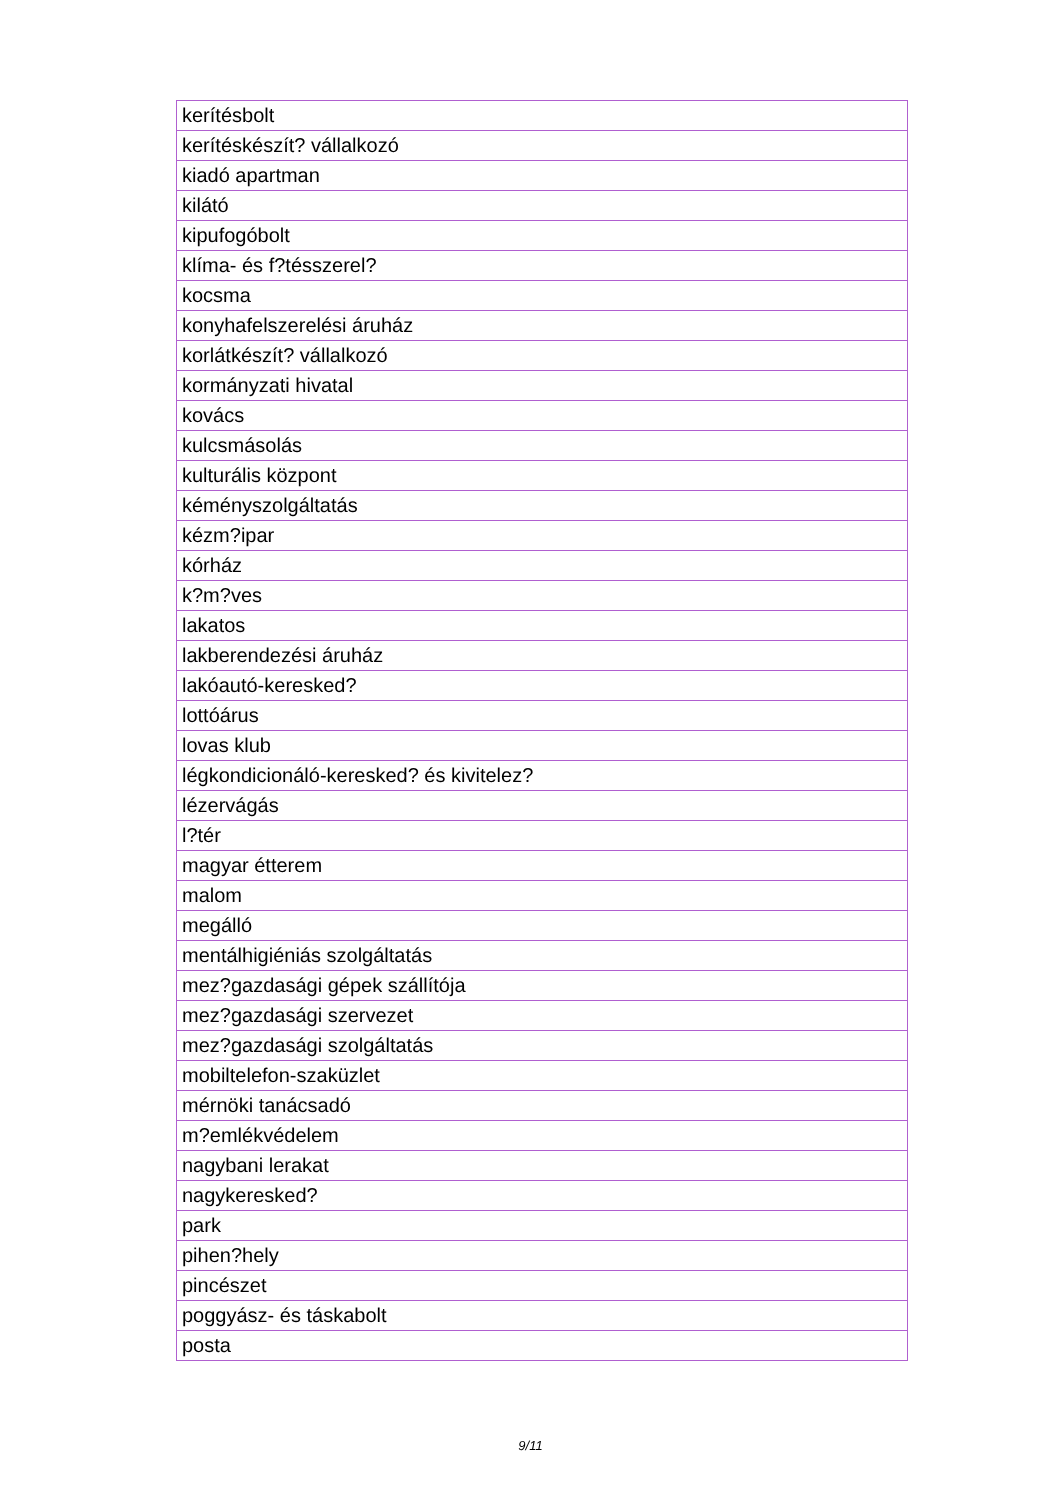| kerítésbolt |
| kerítéskészít? vállalkozó |
| kiadó apartman |
| kilátó |
| kipufogóbolt |
| klíma- és f?tésszerel? |
| kocsma |
| konyhafelszerelési áruház |
| korlátkészít? vállalkozó |
| kormányzati hivatal |
| kovács |
| kulcsmásolás |
| kulturális központ |
| kéményszolgáltatás |
| kézm?ipar |
| kórház |
| k?m?ves |
| lakatos |
| lakberendezési áruház |
| lakóautó-keresked? |
| lottóárus |
| lovas klub |
| légkondicionáló-keresked? és kivitelez? |
| lézervágás |
| l?tér |
| magyar étterem |
| malom |
| megálló |
| mentálhigiéniás szolgáltatás |
| mez?gazdasági gépek szállítója |
| mez?gazdasági szervezet |
| mez?gazdasági szolgáltatás |
| mobiltelefon-szaküzlet |
| mérnöki tanácsadó |
| m?emlékvédelem |
| nagybani lerakat |
| nagykeresked? |
| park |
| pihen?hely |
| pincészet |
| poggyász- és táskabolt |
| posta |
9/11